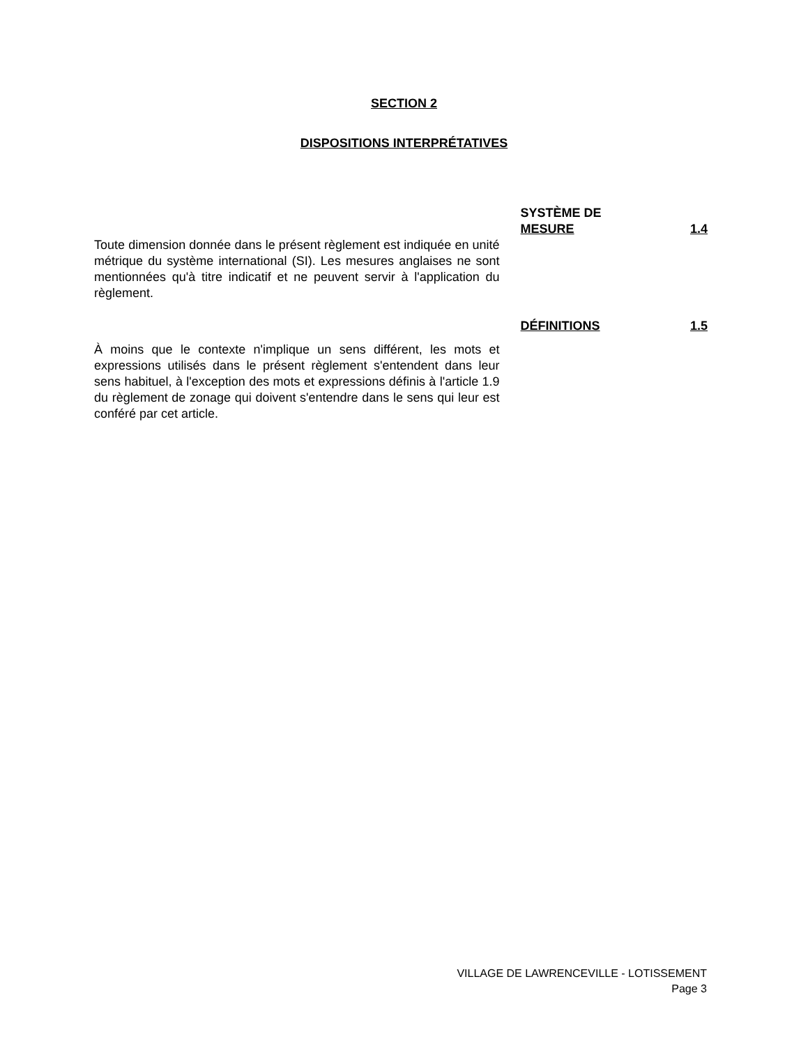SECTION 2
DISPOSITIONS INTERPRÉTATIVES
Toute dimension donnée dans le présent règlement est indiquée en unité métrique du système international (SI). Les mesures anglaises ne sont mentionnées qu'à titre indicatif et ne peuvent servir à l'application du règlement.
SYSTÈME DE
MESURE
1.4
À moins que le contexte n'implique un sens différent, les mots et expressions utilisés dans le présent règlement s'entendent dans leur sens habituel, à l'exception des mots et expressions définis à l'article 1.9 du règlement de zonage qui doivent s'entendre dans le sens qui leur est conféré par cet article.
DÉFINITIONS 1.5
VILLAGE DE LAWRENCEVILLE - LOTISSEMENT
Page 3